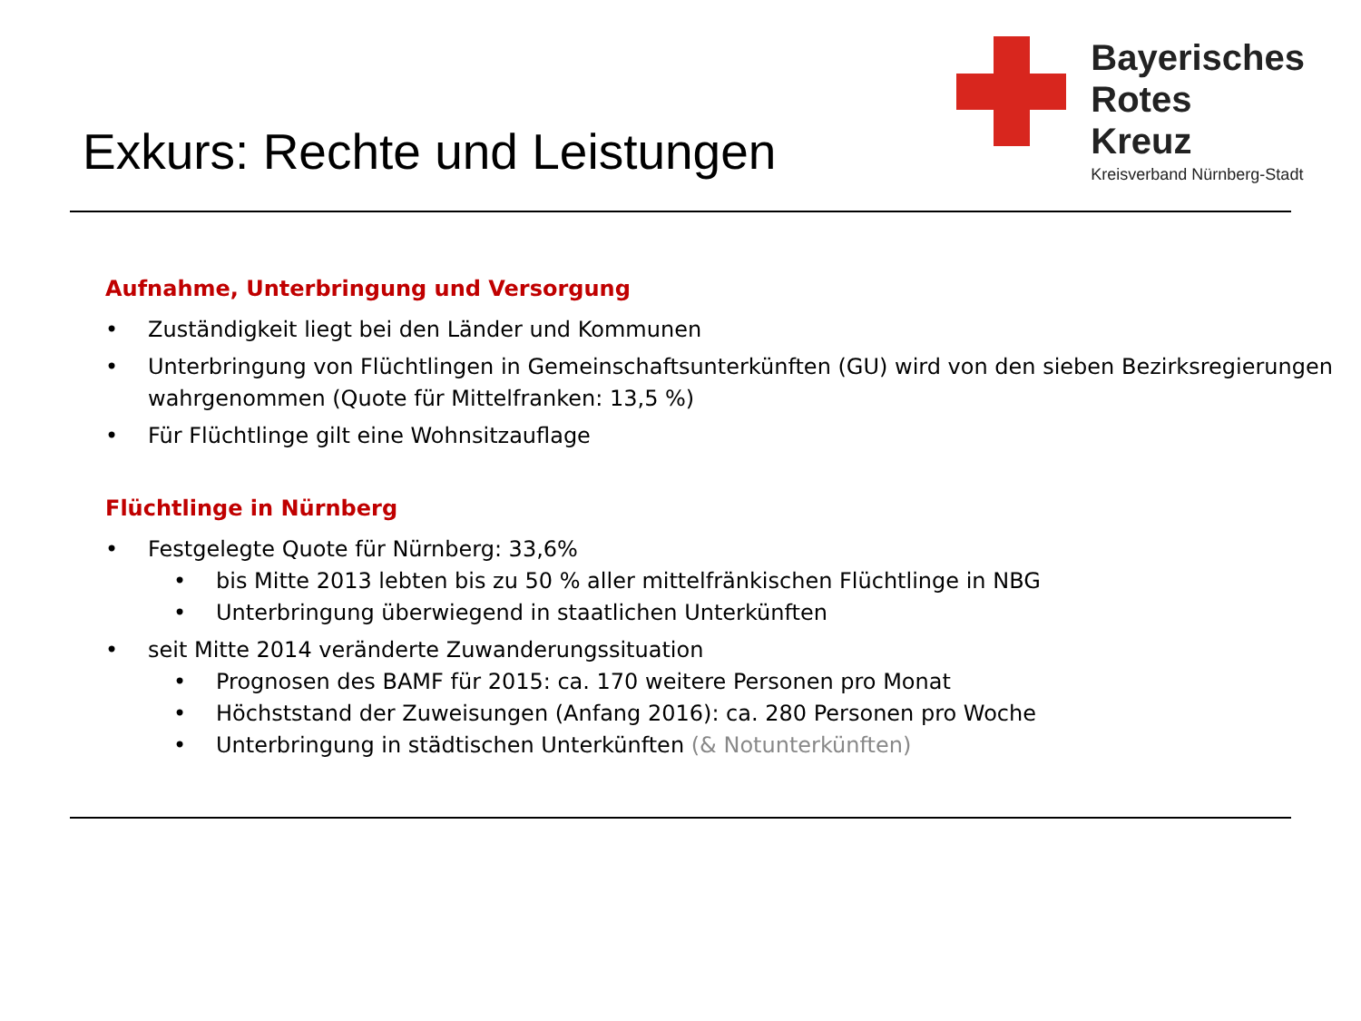Exkurs: Rechte und Leistungen
Bayerisches
Rotes
Kreuz
Kreisverband Nürnberg-Stadt
Aufnahme, Unterbringung und Versorgung
• Zuständigkeit liegt bei den Länder und Kommunen
• Unterbringung von Flüchtlingen in Gemeinschaftsunterkünften (GU) wird von den sieben Bezirksregierungen wahrgenommen (Quote für Mittelfranken: 13,5 %)
• Für Flüchtlinge gilt eine Wohnsitzauflage
Flüchtlinge in Nürnberg
• Festgelegte Quote für Nürnberg: 33,6%
• bis Mitte 2013 lebten bis zu 50 % aller mittelfränkischen Flüchtlinge in NBG
• Unterbringung überwiegend in staatlichen Unterkünften
• seit Mitte 2014 veränderte Zuwanderungssituation
• Prognosen des BAMF für 2015: ca. 170 weitere Personen pro Monat
• Höchststand der Zuweisungen (Anfang 2016): ca. 280 Personen pro Woche
• Unterbringung in städtischen Unterkünften (& Notunterkünften)